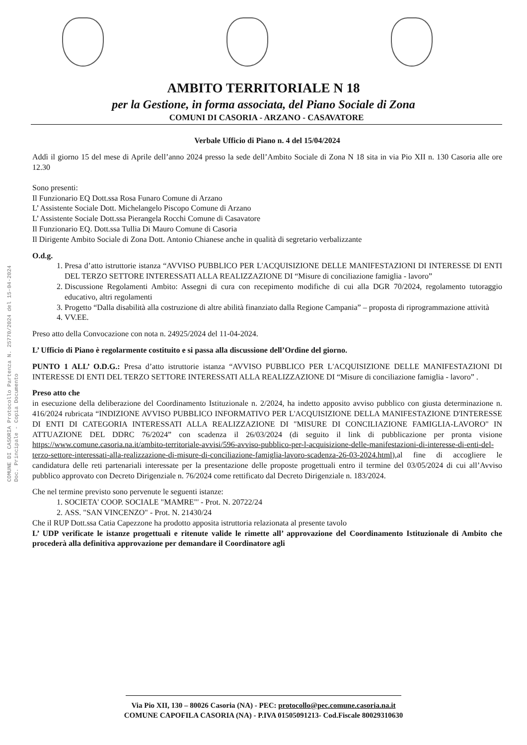AMBITO TERRITORIALE N 18
per la Gestione, in forma associata, del Piano Sociale di Zona
COMUNI DI CASORIA - ARZANO - CASAVATORE
COMUNE DI CASORIA Protocollo Partenza N. 25770/2024 del 15-04-2024 Doc. Principale - Copia Documento
Verbale Ufficio di Piano n. 4 del 15/04/2024
Addì il giorno 15 del mese di Aprile dell’anno 2024 presso la sede dell’Ambito Sociale di Zona N 18 sita in via Pio XII n. 130 Casoria alle ore 12.30
Sono presenti:
Il Funzionario EQ Dott.ssa Rosa Funaro Comune di Arzano
L’ Assistente Sociale Dott. Michelangelo Piscopo Comune di Arzano
L’ Assistente Sociale Dott.ssa Pierangela Rocchi Comune di Casavatore
Il Funzionario EQ. Dott.ssa Tullia Di Mauro Comune di Casoria
Il Dirigente Ambito Sociale di Zona Dott. Antonio Chianese anche in qualità di segretario verbalizzante
O.d.g.
1. Presa d’atto istruttorie istanza “AVVISO PUBBLICO PER L'ACQUISIZIONE DELLE MANIFESTAZIONI DI INTERESSE DI ENTI DEL TERZO SETTORE INTERESSATI ALLA REALIZZAZIONE DI “Misure di conciliazione famiglia - lavoro”
2. Discussione Regolamenti Ambito: Assegni di cura con recepimento modifiche di cui alla DGR 70/2024, regolamento tutoraggio educativo, altri regolamenti
3. Progetto “Dalla disabilità alla costruzione di altre abilità finanziato dalla Regione Campania” – proposta di riprogrammazione attività
4. VV.EE.
Preso atto della Convocazione con nota n. 24925/2024 del 11-04-2024.
L’ Ufficio di Piano è regolarmente costituito e si passa alla discussione dell’Ordine del giorno.
PUNTO 1 ALL’ O.D.G.: Presa d’atto istruttorie istanza “AVVISO PUBBLICO PER L'ACQUISIZIONE DELLE MANIFESTAZIONI DI INTERESSE DI ENTI DEL TERZO SETTORE INTERESSATI ALLA REALIZZAZIONE DI “Misure di conciliazione famiglia - lavoro” .
Preso atto che
in esecuzione della deliberazione del Coordinamento Istituzionale n. 2/2024, ha indetto apposito avviso pubblico con giusta determinazione n. 416/2024 rubricata “INDIZIONE AVVISO PUBBLICO INFORMATIVO PER L'ACQUISIZIONE DELLA MANIFESTAZIONE D'INTERESSE DI ENTI DI CATEGORIA INTERESSATI ALLA REALIZZAZIONE DI "MISURE DI CONCILIAZIONE FAMIGLIA-LAVORO" IN ATTUAZIONE DEL DDRC 76/2024” con scadenza il 26/03/2024 (di seguito il link di pubblicazione per pronta visione https://www.comune.casoria.na.it/ambito-territoriale-avvisi/596-avviso-pubblico-per-l-acquisizione-delle-manifestazioni-di-interesse-di-enti-del-terzo-settore-interessati-alla-realizzazione-di-misure-di-conciliazione-famiglia-lavoro-scadenza-26-03-2024.html),al fine di accogliere le candidatura delle reti partenariali interessate per la presentazione delle proposte progettuali entro il termine del 03/05/2024 di cui all’Avviso pubblico approvato con Decreto Dirigenziale n. 76/2024 come rettificato dal Decreto Dirigenziale n. 183/2024.
Che nel termine previsto sono pervenute le seguenti istanze:
1. SOCIETA' COOP. SOCIALE "MAMRE"' - Prot. N. 20722/24
2. ASS. "SAN VINCENZO" - Prot. N. 21430/24
Che il RUP Dott.ssa Catia Capezzone ha prodotto apposita istruttoria relazionata al presente tavolo
L’ UDP verificate le istanze progettuali e ritenute valide le rimette all’ approvazione del Coordinamento Istituzionale di Ambito che procederà alla definitiva approvazione per demandare il Coordinatore agli
Via Pio XII, 130 – 80026 Casoria (NA) - PEC: protocollo@pec.comune.casoria.na.it
COMUNE CAPOFILA CASORIA (NA) - P.IVA 01505091213- Cod.Fiscale 80029310630